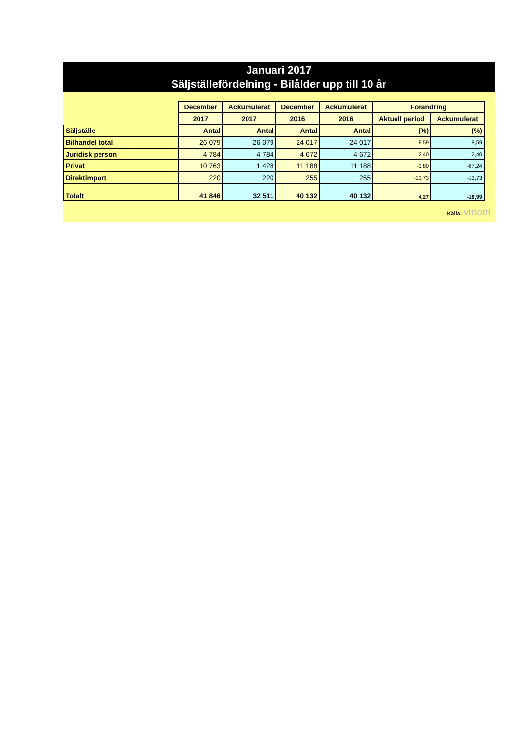Januari 2017
Säljställefördelning - Bilålder upp till 10 år
| | December | Ackumulerat | December | Ackumulerat | Förändring | |
| --- | --- | --- | --- | --- | --- | --- |
| | 2017 | 2017 | 2016 | 2016 | Aktuell period | Ackumulerat |
| Säljställe | Antal | Antal | Antal | Antal | (%) | (%) |
| Bilhandel total | 26 079 | 26 079 | 24 017 | 24 017 | 8,59 | 8,59 |
| Juridisk person | 4 784 | 4 784 | 4 672 | 4 672 | 2,40 | 2,40 |
| Privat | 10 763 | 1 428 | 11 188 | 11 188 | -3,80 | -87,24 |
| Direktimport | 220 | 220 | 255 | 255 | -13,73 | -13,73 |
| Totalt | 41 846 | 32 511 | 40 132 | 40 132 | 4,27 | -18,99 |
Källa: vroom